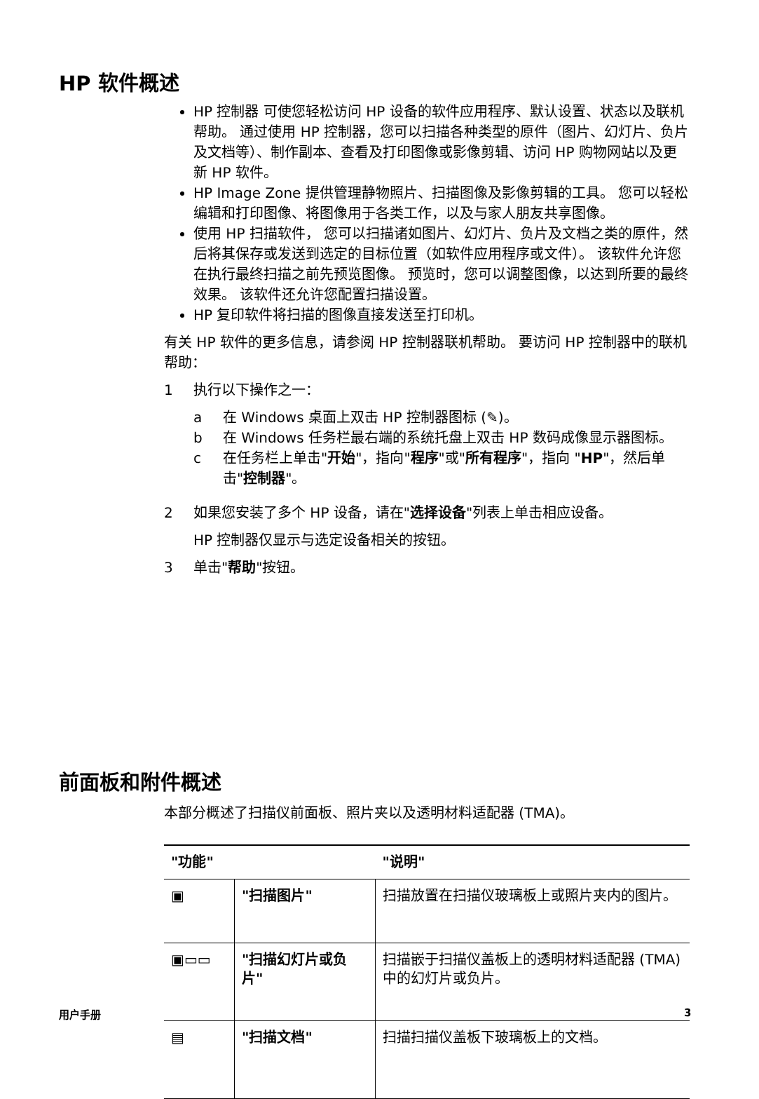HP 软件概述
HP 控制器 可使您轻松访问 HP 设备的软件应用程序、默认设置、状态以及联机帮助。 通过使用 HP 控制器，您可以扫描各种类型的原件（图片、幻灯片、负片及文档等）、制作副本、查看及打印图像或影像剪辑、访问 HP 购物网站以及更新 HP 软件。
HP Image Zone 提供管理静物照片、扫描图像及影像剪辑的工具。 您可以轻松编辑和打印图像、将图像用于各类工作，以及与家人朋友共享图像。
使用 HP 扫描软件， 您可以扫描诸如图片、幻灯片、负片及文档之类的原件，然后将其保存或发送到选定的目标位置（如软件应用程序或文件）。 该软件允许您在执行最终扫描之前先预览图像。 预览时，您可以调整图像，以达到所要的最终效果。 该软件还允许您配置扫描设置。
HP 复印软件将扫描的图像直接发送至打印机。
有关 HP 软件的更多信息，请参阅 HP 控制器联机帮助。 要访问 HP 控制器中的联机帮助：
1 执行以下操作之一：
a 在 Windows 桌面上双击 HP 控制器图标 (✎)。
b 在 Windows 任务栏最右端的系统托盘上双击 HP 数码成像显示器图标。
c 在任务栏上单击"开始"，指向"程序"或"所有程序"，指向 "HP"，然后单击"控制器"。
2 如果您安装了多个 HP 设备，请在"选择设备"列表上单击相应设备。
HP 控制器仅显示与选定设备相关的按钮。
3 单击"帮助"按钮。
前面板和附件概述
本部分概述了扫描仪前面板、照片夹以及透明材料适配器 (TMA)。
| "功能" | | "说明" |
| --- | --- | --- |
| ▣ | "扫描图片" | 扫描放置在扫描仪玻璃板上或照片夹内的图片。 |
| ▣▭▭ | "扫描幻灯片或负片" | 扫描嵌于扫描仪盖板上的透明材料适配器 (TMA) 中的幻灯片或负片。 |
| ▤ | "扫描文档" | 扫描扫描仪盖板下玻璃板上的文档。 |
用户手册 3